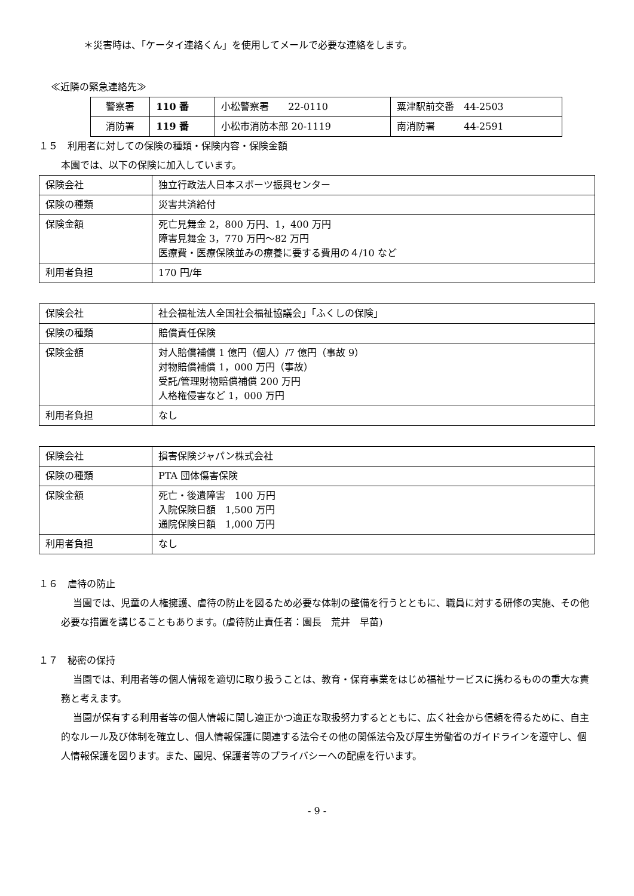＊災害時は、「ケータイ連絡くん」を使用してメールで必要な連絡をします。
≪近隣の緊急連絡先≫
| 警察署 | 110 番 | 小松警察署 22-0110 | 粟津駅前交番 44-2503 |
| 消防署 | 119 番 | 小松市消防本部 20-1119 | 南消防署 44-2591 |
１５　利用者に対しての保険の種類・保険内容・保険金額
本園では、以下の保険に加入しています。
| 保険会社 | 独立行政法人日本スポーツ振興センター |
| 保険の種類 | 災害共済給付 |
| 保険金額 | 死亡見舞金 2，800 万円、1，400 万円 障害見舞金 3，770 万円～82 万円 医療費・医療保険並みの療養に要する費用の４/10 など |
| 利用者負担 | 170 円/年 |
| 保険会社 | 社会福祉法人全国社会福祉協議会」「ふくしの保険」 |
| 保険の種類 | 賠償責任保険 |
| 保険金額 | 対人賠償補償 1 億円（個人）/7 億円（事故 9） 対物賠償補償 1，000 万円（事故） 受託/管理財物賠償補償 200 万円 人格権侵害など 1，000 万円 |
| 利用者負担 | なし |
| 保険会社 | 損害保険ジャパン株式会社 |
| 保険の種類 | PTA 団体傷害保険 |
| 保険金額 | 死亡・後遺障害 100 万円 入院保険日額 1,500 万円 通院保険日額 1,000 万円 |
| 利用者負担 | なし |
１６　虐待の防止
当園では、児童の人権擁護、虐待の防止を図るため必要な体制の整備を行うとともに、職員に対する研修の実施、その他必要な措置を講じることもあります。(虐待防止責任者：園長　荒井　早苗)
１７　秘密の保持
当園では、利用者等の個人情報を適切に取り扱うことは、教育・保育事業をはじめ福祉サービスに携わるものの重大な責務と考えます。
当園が保有する利用者等の個人情報に関し適正かつ適正な取扱努力するとともに、広く社会から信頼を得るために、自主的なルール及び体制を確立し、個人情報保護に関連する法令その他の関係法令及び厚生労働省のガイドラインを遵守し、個人情報保護を図ります。また、園児、保護者等のプライバシーへの配慮を行います。
- 9 -